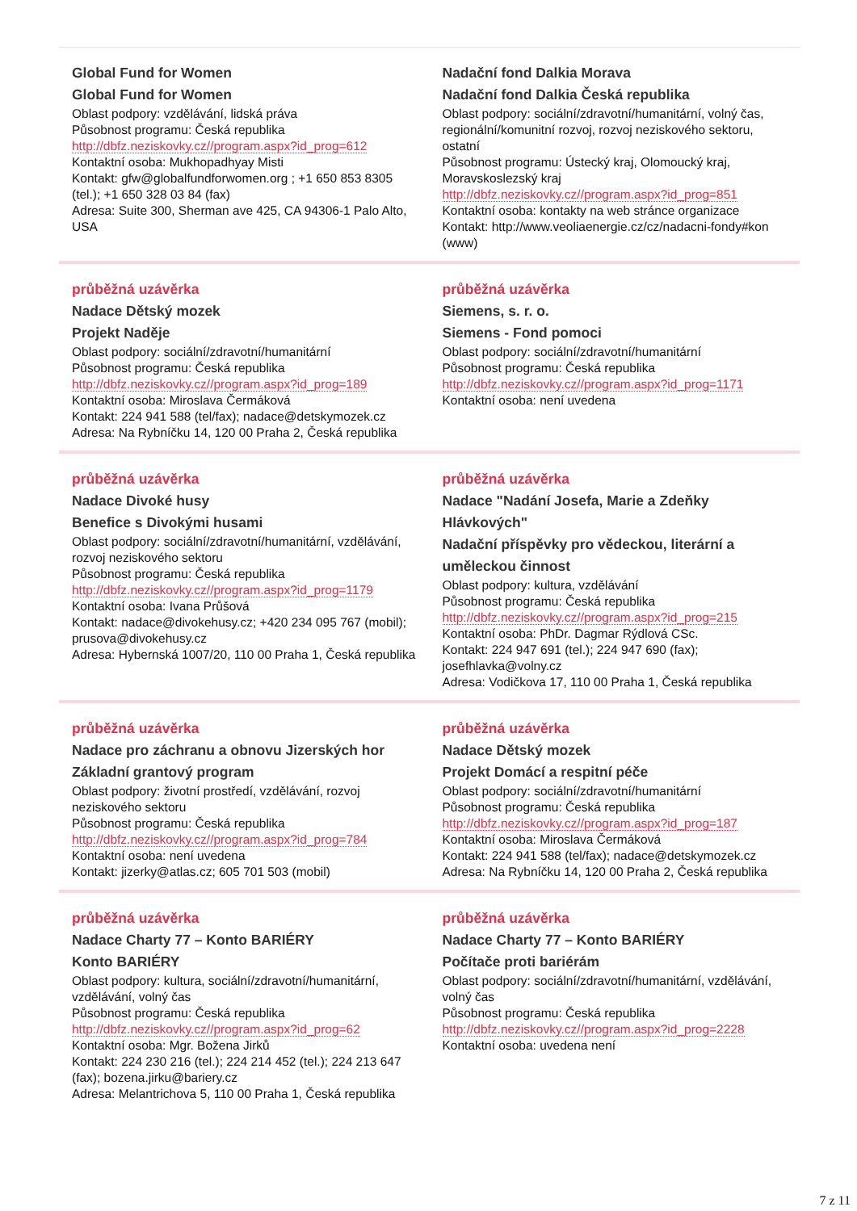| Global Fund for Women Global Fund for Women Oblast podpory: vzdělávání, lidská práva Působnost programu: Česká republika http://dbfz.neziskovky.cz//program.aspx?id_prog=612 Kontaktní osoba: Mukhopadhyay Misti Kontakt: gfw@globalfundforwomen.org ; +1 650 853 8305 (tel.); +1 650 328 03 84 (fax) Adresa: Suite 300, Sherman ave 425, CA 94306-1 Palo Alto, USA | Nadační fond Dalkia Morava Nadační fond Dalkia Česká republika Oblast podpory: sociální/zdravotní/humanitární, volný čas, regionální/komunitní rozvoj, rozvoj neziskového sektoru, ostatní Působnost programu: Ústecký kraj, Olomoucký kraj, Moravskoslezský kraj http://dbfz.neziskovky.cz//program.aspx?id_prog=851 Kontaktní osoba: kontakty na web stránce organizace Kontakt: http://www.veoliaenergie.cz/cz/nadacni-fondy#kon (www) |
| průběžná uzávěrka Nadace Dětský mozek Projekt Naděje Oblast podpory: sociální/zdravotní/humanitární Působnost programu: Česká republika http://dbfz.neziskovky.cz//program.aspx?id_prog=189 Kontaktní osoba: Miroslava Čermáková Kontakt: 224 941 588 (tel/fax); nadace@detskymozek.cz Adresa: Na Rybníčku 14, 120 00 Praha 2, Česká republika | průběžná uzávěrka Siemens, s. r. o. Siemens - Fond pomoci Oblast podpory: sociální/zdravotní/humanitární Působnost programu: Česká republika http://dbfz.neziskovky.cz//program.aspx?id_prog=1171 Kontaktní osoba: není uvedena |
| průběžná uzávěrka Nadace Divoké husy Benefice s Divokými husami Oblast podpory: sociální/zdravotní/humanitární, vzdělávání, rozvoj neziskového sektoru Působnost programu: Česká republika http://dbfz.neziskovky.cz//program.aspx?id_prog=1179 Kontaktní osoba: Ivana Průšová Kontakt: nadace@divokehusy.cz; +420 234 095 767 (mobil); prusova@divokehusy.cz Adresa: Hybernská 1007/20, 110 00 Praha 1, Česká republika | průběžná uzávěrka Nadace "Nadání Josefa, Marie a Zdeňky Hlávkových" Nadační příspěvky pro vědeckou, literární a uměleckou činnost Oblast podpory: kultura, vzdělávání Působnost programu: Česká republika http://dbfz.neziskovky.cz//program.aspx?id_prog=215 Kontaktní osoba: PhDr. Dagmar Rýdlová CSc. Kontakt: 224 947 691 (tel.); 224 947 690 (fax); josefhlavka@volny.cz Adresa: Vodičkova 17, 110 00 Praha 1, Česká republika |
| průběžná uzávěrka Nadace pro záchranu a obnovu Jizerských hor Základní grantový program Oblast podpory: životní prostředí, vzdělávání, rozvoj neziskového sektoru Působnost programu: Česká republika http://dbfz.neziskovky.cz//program.aspx?id_prog=784 Kontaktní osoba: není uvedena Kontakt: jizerky@atlas.cz; 605 701 503 (mobil) | průběžná uzávěrka Nadace Dětský mozek Projekt Domácí a respitní péče Oblast podpory: sociální/zdravotní/humanitární Působnost programu: Česká republika http://dbfz.neziskovky.cz//program.aspx?id_prog=187 Kontaktní osoba: Miroslava Čermáková Kontakt: 224 941 588 (tel/fax); nadace@detskymozek.cz Adresa: Na Rybníčku 14, 120 00 Praha 2, Česká republika |
| průběžná uzávěrka Nadace Charty 77 – Konto BARIÉRY Konto BARIÉRY Oblast podpory: kultura, sociální/zdravotní/humanitární, vzdělávání, volný čas Působnost programu: Česká republika http://dbfz.neziskovky.cz//program.aspx?id_prog=62 Kontaktní osoba: Mgr. Božena Jirků Kontakt: 224 230 216 (tel.); 224 214 452 (tel.); 224 213 647 (fax); bozena.jirku@bariery.cz Adresa: Melantrichova 5, 110 00 Praha 1, Česká republika | průběžná uzávěrka Nadace Charty 77 – Konto BARIÉRY Počítače proti bariérám Oblast podpory: sociální/zdravotní/humanitární, vzdělávání, volný čas Působnost programu: Česká republika http://dbfz.neziskovky.cz//program.aspx?id_prog=2228 Kontaktní osoba: uvedena není |
7 z 11